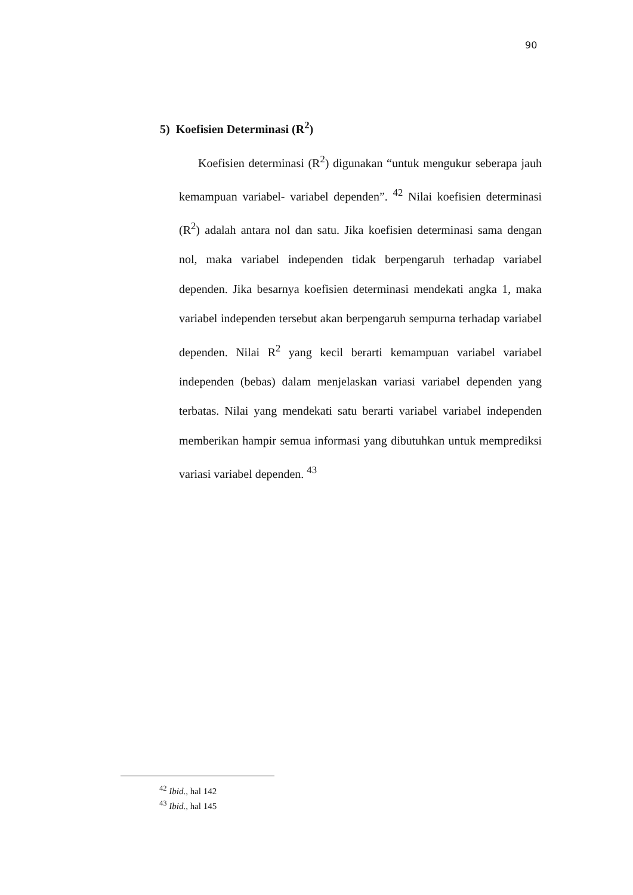90
5) Koefisien Determinasi (R<sup>2</sup>)
Koefisien determinasi (R<sup>2</sup>) digunakan “untuk mengukur seberapa jauh kemampuan variabel- variabel dependen”. <sup>42</sup> Nilai koefisien determinasi (R<sup>2</sup>) adalah antara nol dan satu. Jika koefisien determinasi sama dengan nol, maka variabel independen tidak berpengaruh terhadap variabel dependen. Jika besarnya koefisien determinasi mendekati angka 1, maka variabel independen tersebut akan berpengaruh sempurna terhadap variabel dependen. Nilai R<sup>2</sup> yang kecil berarti kemampuan variabel variabel independen (bebas) dalam menjelaskan variasi variabel dependen yang terbatas. Nilai yang mendekati satu berarti variabel variabel independen memberikan hampir semua informasi yang dibutuhkan untuk memprediksi variasi variabel dependen. <sup>43</sup>
<sup>42</sup> Ibid., hal 142
<sup>43</sup> Ibid., hal 145